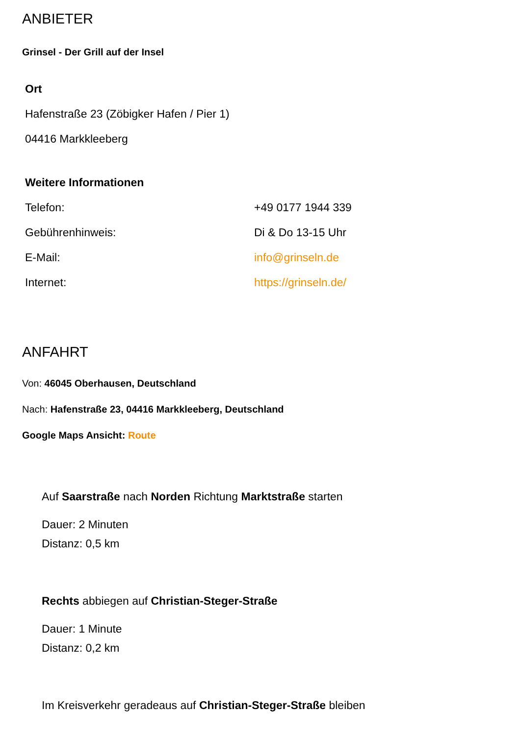ANBIETER
Grinsel - Der Grill auf der Insel
| Ort |
| Hafenstraße 23 (Zöbigker Hafen / Pier 1) |
| 04416 Markkleeberg |
| Weitere Informationen | |
| Telefon: | +49 0177 1944 339 |
| Gebührenhinweis: | Di & Do 13-15 Uhr |
| E-Mail: | info@grinseln.de |
| Internet: | https://grinseln.de/ |
ANFAHRT
Von: 46045 Oberhausen, Deutschland
Nach: Hafenstraße 23, 04416 Markkleeberg, Deutschland
Google Maps Ansicht: Route
Auf Saarstraße nach Norden Richtung Marktstraße starten
Dauer: 2 Minuten
Distanz: 0,5 km
Rechts abbiegen auf Christian-Steger-Straße
Dauer: 1 Minute
Distanz: 0,2 km
Im Kreisverkehr geradeaus auf Christian-Steger-Straße bleiben